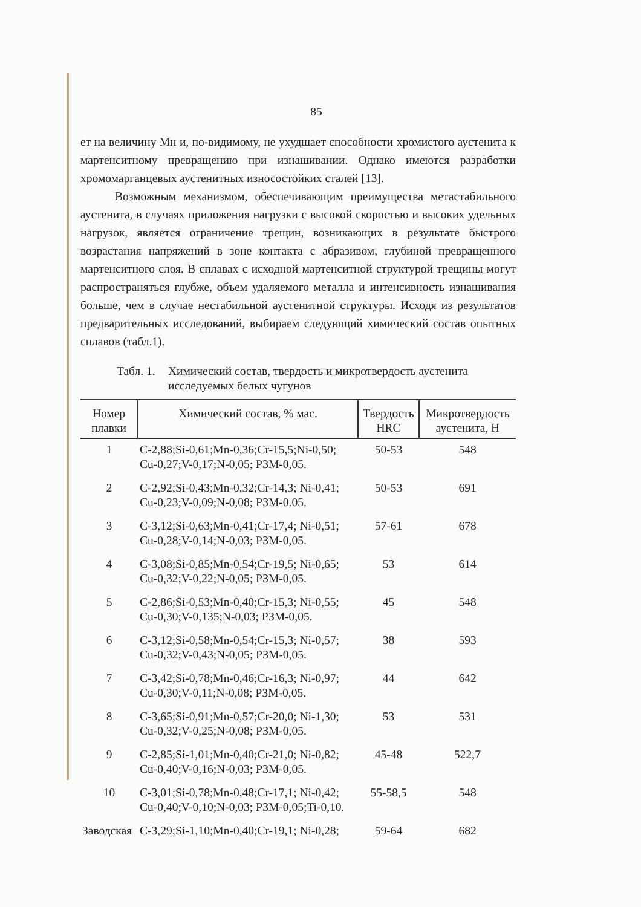85
ет на величину Мн и, по-видимому, не ухудшает способности хромистого аустенита к мартенситному превращению при изнашивании. Однако имеются разработки хромомарганцевых аустенитных износостойких сталей [13].
Возможным механизмом, обеспечивающим преимущества метастабильного аустенита, в случаях приложения нагрузки с высокой скоростью и высоких удельных нагрузок, является ограничение трещин, возникающих в результате быстрого возрастания напряжений в зоне контакта с абразивом, глубиной превращенного мартенситного слоя. В сплавах с исходной мартенситной структурой трещины могут распространяться глубже, объем удаляемого металла и интенсивность изнашивания больше, чем в случае нестабильной аустенитной структуры. Исходя из результатов предварительных исследований, выбираем следующий химический состав опытных сплавов (табл.1).
Табл. 1. Химический состав, твердость и микротвердость аустенита
исследуемых белых чугунов
| Номер плавки | Химический состав, % мас. | Твердость HRC | Микротвердость аустенита, Н |
| --- | --- | --- | --- |
| 1 | C-2,88;Si-0,61;Mn-0,36;Cr-15,5;Ni-0,50; Cu-0,27;V-0,17;N-0,05; РЗМ-0,05. | 50-53 | 548 |
| 2 | C-2,92;Si-0,43;Mn-0,32;Cr-14,3; Ni-0,41; Cu-0,23;V-0,09;N-0,08; РЗМ-0.05. | 50-53 | 691 |
| 3 | C-3,12;Si-0,63;Mn-0,41;Cr-17,4; Ni-0,51; Cu-0,28;V-0,14;N-0,03; РЗМ-0,05. | 57-61 | 678 |
| 4 | C-3,08;Si-0,85;Mn-0,54;Cr-19,5; Ni-0,65; Cu-0,32;V-0,22;N-0,05; РЗМ-0,05. | 53 | 614 |
| 5 | C-2,86;Si-0,53;Mn-0,40;Cr-15,3; Ni-0,55; Cu-0,30;V-0,135;N-0,03; РЗМ-0,05. | 45 | 548 |
| 6 | C-3,12;Si-0,58;Mn-0,54;Cr-15,3; Ni-0,57; Cu-0,32;V-0,43;N-0,05; РЗМ-0,05. | 38 | 593 |
| 7 | C-3,42;Si-0,78;Mn-0,46;Cr-16,3; Ni-0,97; Cu-0,30;V-0,11;N-0,08; РЗМ-0,05. | 44 | 642 |
| 8 | C-3,65;Si-0,91;Mn-0,57;Cr-20,0; Ni-1,30; Cu-0,32;V-0,25;N-0,08; РЗМ-0,05. | 53 | 531 |
| 9 | C-2,85;Si-1,01;Mn-0,40;Cr-21,0; Ni-0,82; Cu-0,40;V-0,16;N-0,03; РЗМ-0,05. | 45-48 | 522,7 |
| 10 | C-3,01;Si-0,78;Mn-0,48;Cr-17,1; Ni-0,42; Cu-0,40;V-0,10;N-0,03; РЗМ-0,05;Ti-0,10. | 55-58,5 | 548 |
| Заводская | C-3,29;Si-1,10;Mn-0,40;Cr-19,1; Ni-0,28; | 59-64 | 682 |